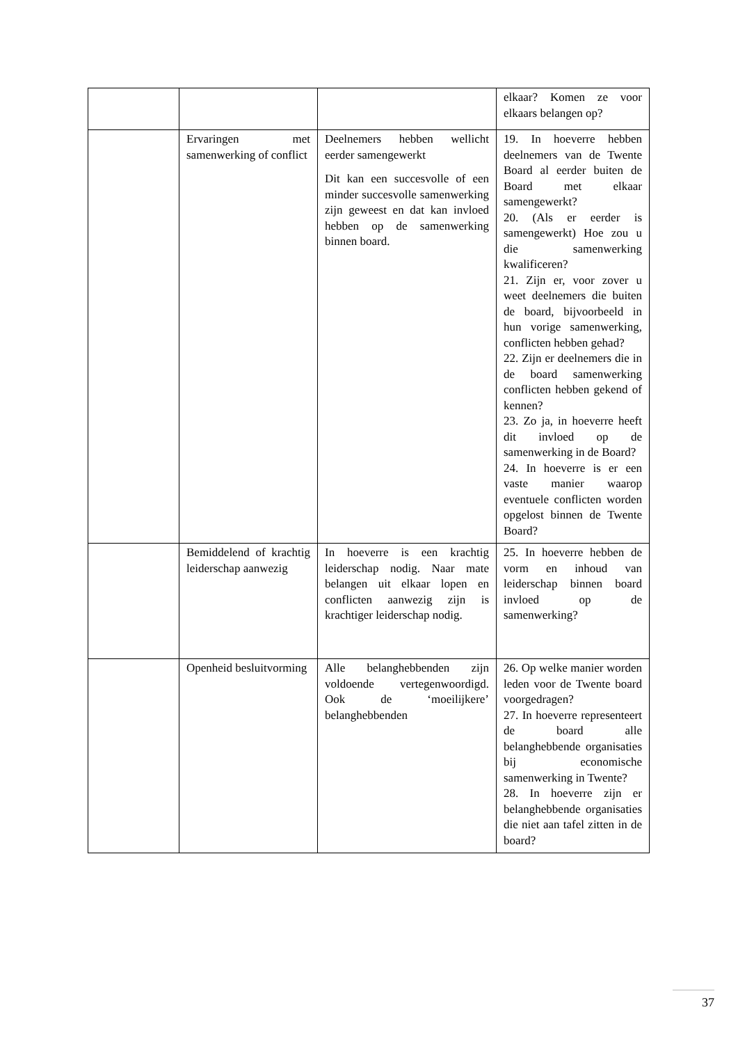| | | | elkaar? Komen ze voor elkaars belangen op? |
| | Ervaringen met samenwerking of conflict | Deelnemers hebben wellicht eerder samengewerkt Dit kan een succesvolle of een minder succesvolle samenwerking zijn geweest en dat kan invloed hebben op de samenwerking binnen board. | 19. In hoeverre hebben deelnemers van de Twente Board al eerder buiten de Board met elkaar samengewerkt? 20. (Als er eerder is samengewerkt) Hoe zou u die samenwerking kwalificeren? 21. Zijn er, voor zover u weet deelnemers die buiten de board, bijvoorbeeld in hun vorige samenwerking, conflicten hebben gehad? 22. Zijn er deelnemers die in de board samenwerking conflicten hebben gekend of kennen? 23. Zo ja, in hoeverre heeft dit invloed op de samenwerking in de Board? 24. In hoeverre is er een vaste manier waarop eventuele conflicten worden opgelost binnen de Twente Board? |
| | Bemiddelend of krachtig leiderschap aanwezig | In hoeverre is een krachtig leiderschap nodig. Naar mate belangen uit elkaar lopen en conflicten aanwezig zijn is krachtiger leiderschap nodig. | 25. In hoeverre hebben de vorm en inhoud van leiderschap binnen board invloed op de samenwerking? |
| | Openheid besluitvorming | Alle belanghebbenden zijn voldoende vertegenwoordigd. Ook de ‘moeilijkere’ belanghebbenden | 26. Op welke manier worden leden voor de Twente board voorgedragen? 27. In hoeverre representeert de board alle belanghebbende organisaties bij economische samenwerking in Twente? 28. In hoeverre zijn er belanghebbende organisaties die niet aan tafel zitten in de board? |
37